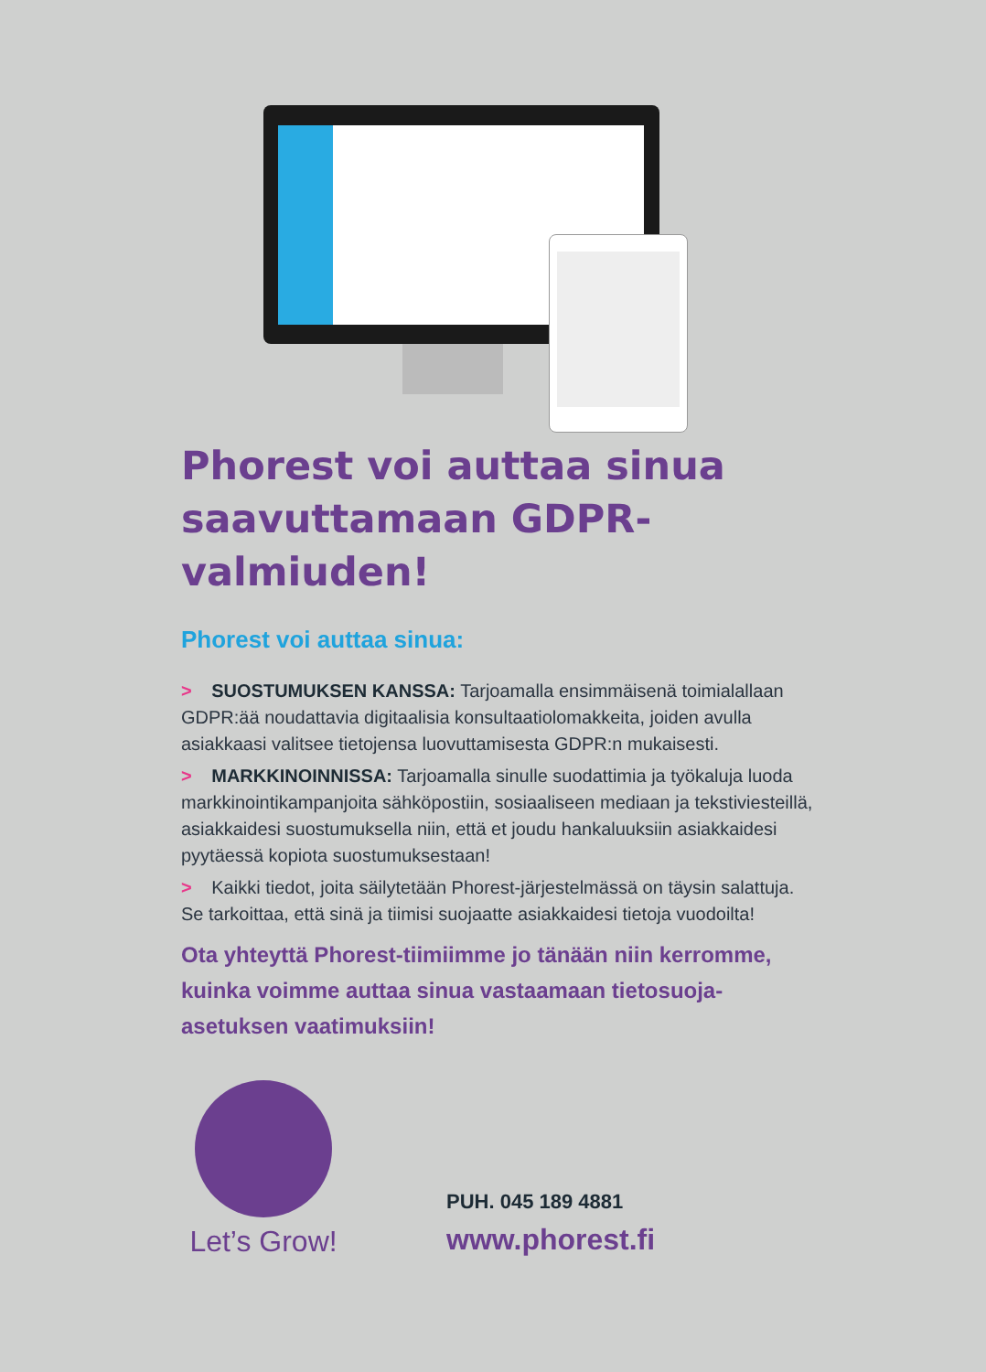Phorest voi auttaa sinua saavuttamaan GDPR-valmiuden!
Phorest voi auttaa sinua:
> SUOSTUMUKSEN KANSSA: Tarjoamalla ensimmäisenä toimialallaan GDPR:ää noudattavia digitaalisia konsultaatiolomakkeita, joiden avulla asiakkaasi valitsee tietojensa luovuttamisesta GDPR:n mukaisesti.
> MARKKINOINNISSA: Tarjoamalla sinulle suodattimia ja työkaluja luoda markkinointikampanjoita sähköpostiin, sosiaaliseen mediaan ja tekstiviesteillä, asiakkaidesi suostumuksella niin, että et joudu hankaluuksiin asiakkaidesi pyytäessä kopiota suostumuksestaan!
> Kaikki tiedot, joita säilytetään Phorest-järjestelmässä on täysin salattuja. Se tarkoittaa, että sinä ja tiimisi suojaatte asiakkaidesi tietoja vuodoilta!
Ota yhteyttä Phorest-tiimiimme jo tänään niin kerromme, kuinka voimme auttaa sinua vastaamaan tietosuoja-asetuksen vaatimuksiin!
Let’s Grow!
PUH. 045 189 4881
www.phorest.fi